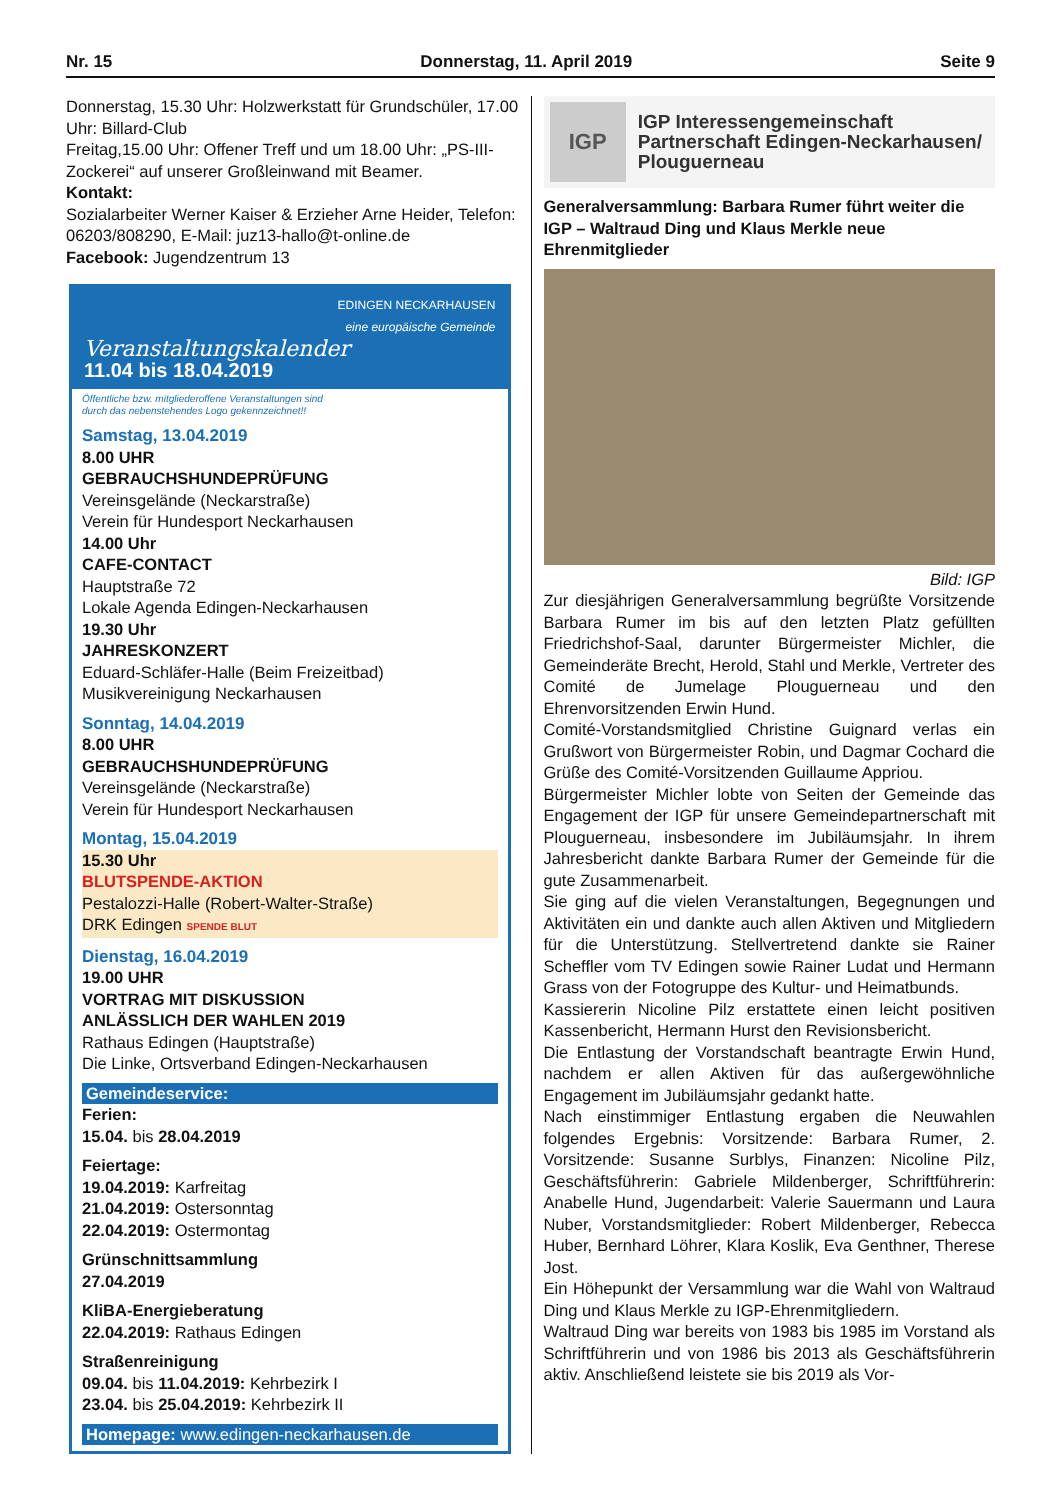Nr. 15 Donnerstag, 11. April 2019 Seite 9
Donnerstag, 15.30 Uhr: Holzwerkstatt für Grundschüler, 17.00 Uhr: Billard-Club
Freitag,15.00 Uhr: Offener Treff und um 18.00 Uhr: „PS-III-Zockerei“ auf unserer Großleinwand mit Beamer.
Kontakt:
Sozialarbeiter Werner Kaiser & Erzieher Arne Heider, Telefon: 06203/808290, E-Mail: juz13-hallo@t-online.de
Facebook: Jugendzentrum 13
EDINGEN NECKARHAUSEN
eine europäische Gemeinde
Veranstaltungskalender
11.04 bis 18.04.2019
Öffentliche bzw. mitgliederoffene Veranstaltungen sind
durch das nebenstehendes Logo gekennzeichnet!!
Samstag, 13.04.2019
8.00 UHR
GEBRAUCHSHUNDEPRÜFUNG
Vereinsgelände (Neckarstraße)
Verein für Hundesport Neckarhausen
14.00 Uhr
CAFE-CONTACT
Hauptstraße 72
Lokale Agenda Edingen-Neckarhausen
19.30 Uhr
JAHRESKONZERT
Eduard-Schläfer-Halle (Beim Freizeitbad)
Musikvereinigung Neckarhausen
Sonntag, 14.04.2019
8.00 UHR
GEBRAUCHSHUNDEPRÜFUNG
Vereinsgelände (Neckarstraße)
Verein für Hundesport Neckarhausen
Montag, 15.04.2019
15.30 Uhr
BLUTSPENDE-AKTION
Pestalozzi-Halle (Robert-Walter-Straße)
DRK Edingen SPENDE BLUT
Dienstag, 16.04.2019
19.00 UHR
VORTRAG MIT DISKUSSION
ANLÄSSLICH DER WAHLEN 2019
Rathaus Edingen (Hauptstraße)
Die Linke, Ortsverband Edingen-Neckarhausen
Gemeindeservice:
Ferien:
15.04. bis 28.04.2019
Feiertage:
19.04.2019: Karfreitag
21.04.2019: Ostersonntag
22.04.2019: Ostermontag
Grünschnittsammlung
27.04.2019
KliBA-Energieberatung
22.04.2019: Rathaus Edingen
Straßenreinigung
09.04. bis 11.04.2019: Kehrbezirk I
23.04. bis 25.04.2019: Kehrbezirk II
Homepage: www.edingen-neckarhausen.de
IGP
IGP Interessengemeinschaft Partnerschaft Edingen-Neckarhausen/ Plouguerneau
Generalversammlung: Barbara Rumer führt weiter die IGP – Waltraud Ding und Klaus Merkle neue Ehrenmitglieder
Bild: IGP
Zur diesjährigen Generalversammlung begrüßte Vorsitzende Barbara Rumer im bis auf den letzten Platz gefüllten Friedrichshof-Saal, darunter Bürgermeister Michler, die Gemeinderäte Brecht, Herold, Stahl und Merkle, Vertreter des Comité de Jumelage Plouguerneau und den Ehrenvorsitzenden Erwin Hund.
Comité-Vorstandsmitglied Christine Guignard verlas ein Grußwort von Bürgermeister Robin, und Dagmar Cochard die Grüße des Comité-Vorsitzenden Guillaume Appriou.
Bürgermeister Michler lobte von Seiten der Gemeinde das Engagement der IGP für unsere Gemeindepartnerschaft mit Plouguerneau, insbesondere im Jubiläumsjahr. In ihrem Jahresbericht dankte Barbara Rumer der Gemeinde für die gute Zusammenarbeit.
Sie ging auf die vielen Veranstaltungen, Begegnungen und Aktivitäten ein und dankte auch allen Aktiven und Mitgliedern für die Unterstützung. Stellvertretend dankte sie Rainer Scheffler vom TV Edingen sowie Rainer Ludat und Hermann Grass von der Fotogruppe des Kultur- und Heimatbunds.
Kassiererin Nicoline Pilz erstattete einen leicht positiven Kassenbericht, Hermann Hurst den Revisionsbericht.
Die Entlastung der Vorstandschaft beantragte Erwin Hund, nachdem er allen Aktiven für das außergewöhnliche Engagement im Jubiläumsjahr gedankt hatte.
Nach einstimmiger Entlastung ergaben die Neuwahlen folgendes Ergebnis: Vorsitzende: Barbara Rumer, 2. Vorsitzende: Susanne Surblys, Finanzen: Nicoline Pilz, Geschäftsführerin: Gabriele Mildenberger, Schriftführerin: Anabelle Hund, Jugendarbeit: Valerie Sauermann und Laura Nuber, Vorstandsmitglieder: Robert Mildenberger, Rebecca Huber, Bernhard Löhrer, Klara Koslik, Eva Genthner, Therese Jost.
Ein Höhepunkt der Versammlung war die Wahl von Waltraud Ding und Klaus Merkle zu IGP-Ehrenmitgliedern.
Waltraud Ding war bereits von 1983 bis 1985 im Vorstand als Schriftführerin und von 1986 bis 2013 als Geschäftsführerin aktiv. Anschließend leistete sie bis 2019 als Vor-